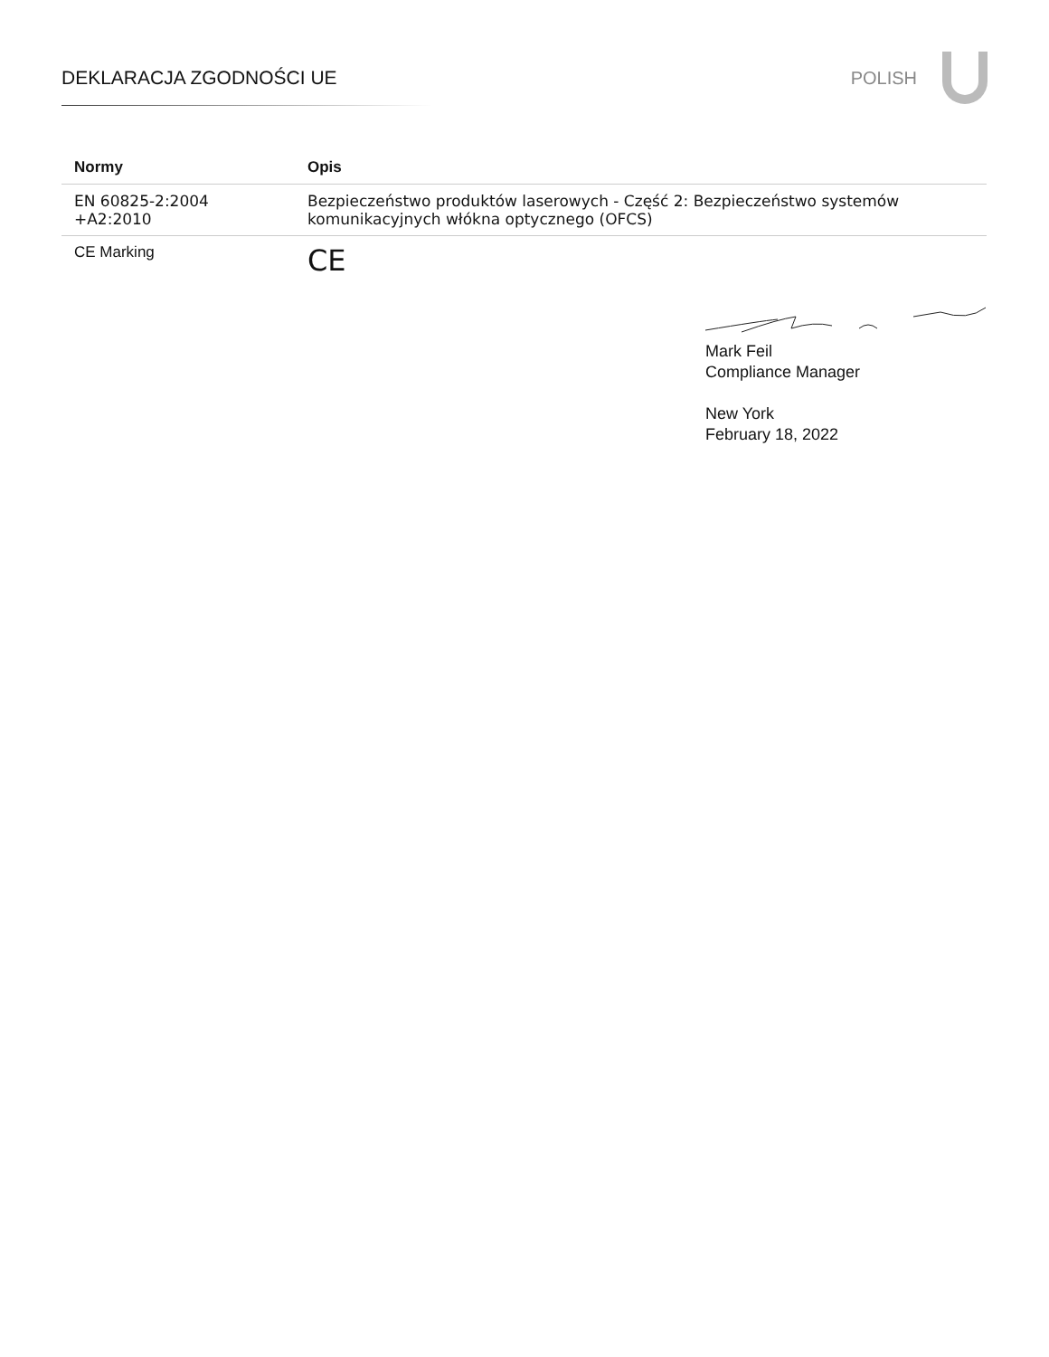DEKLARACJA ZGODNOŚCI UE POLISH
| Normy | Opis |
| --- | --- |
| EN 60825-2:2004 +A2:2010 | Bezpieczeństwo produktów laserowych - Część 2: Bezpieczeństwo systemów komunikacyjnych włókna optycznego (OFCS) |
| CE Marking | CE |
Mark Feil
Compliance Manager
New York
February 18, 2022